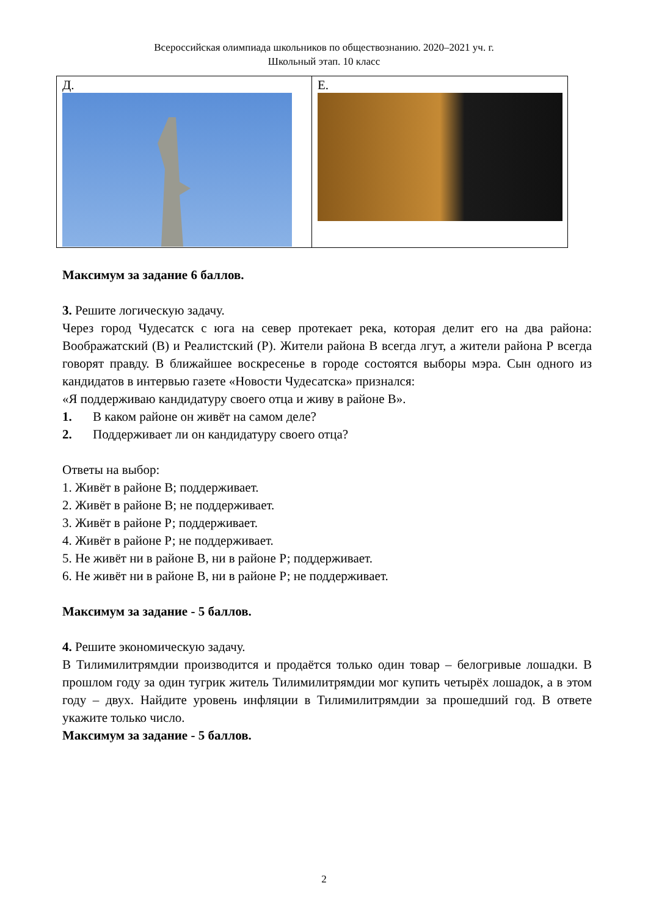Всероссийская олимпиада школьников по обществознанию. 2020–2021 уч. г.
Школьный этап. 10 класс
| Д. | Е. |
Максимум за задание 6 баллов.
3. Решите логическую задачу.
Через город Чудесатск с юга на север протекает река, которая делит его на два района: Воображатский (В) и Реалистский (Р). Жители района В всегда лгут, а жители района Р всегда говорят правду. В ближайшее воскресенье в городе состоятся выборы мэра. Сын одного из кандидатов в интервью газете «Новости Чудесатска» признался:
«Я поддерживаю кандидатуру своего отца и живу в районе В».
1. В каком районе он живёт на самом деле?
2. Поддерживает ли он кандидатуру своего отца?
Ответы на выбор:
1. Живёт в районе В; поддерживает.
2. Живёт в районе В; не поддерживает.
3. Живёт в районе Р; поддерживает.
4. Живёт в районе Р; не поддерживает.
5. Не живёт ни в районе В, ни в районе Р; поддерживает.
6. Не живёт ни в районе В, ни в районе Р; не поддерживает.
Максимум за задание - 5 баллов.
4. Решите экономическую задачу.
В Тилимилитрямдии производится и продаётся только один товар – белогривые лошадки. В прошлом году за один тугрик житель Тилимилитрямдии мог купить четырёх лошадок, а в этом году – двух. Найдите уровень инфляции в Тилимилитрямдии за прошедший год. В ответе укажите только число.
Максимум за задание - 5 баллов.
2